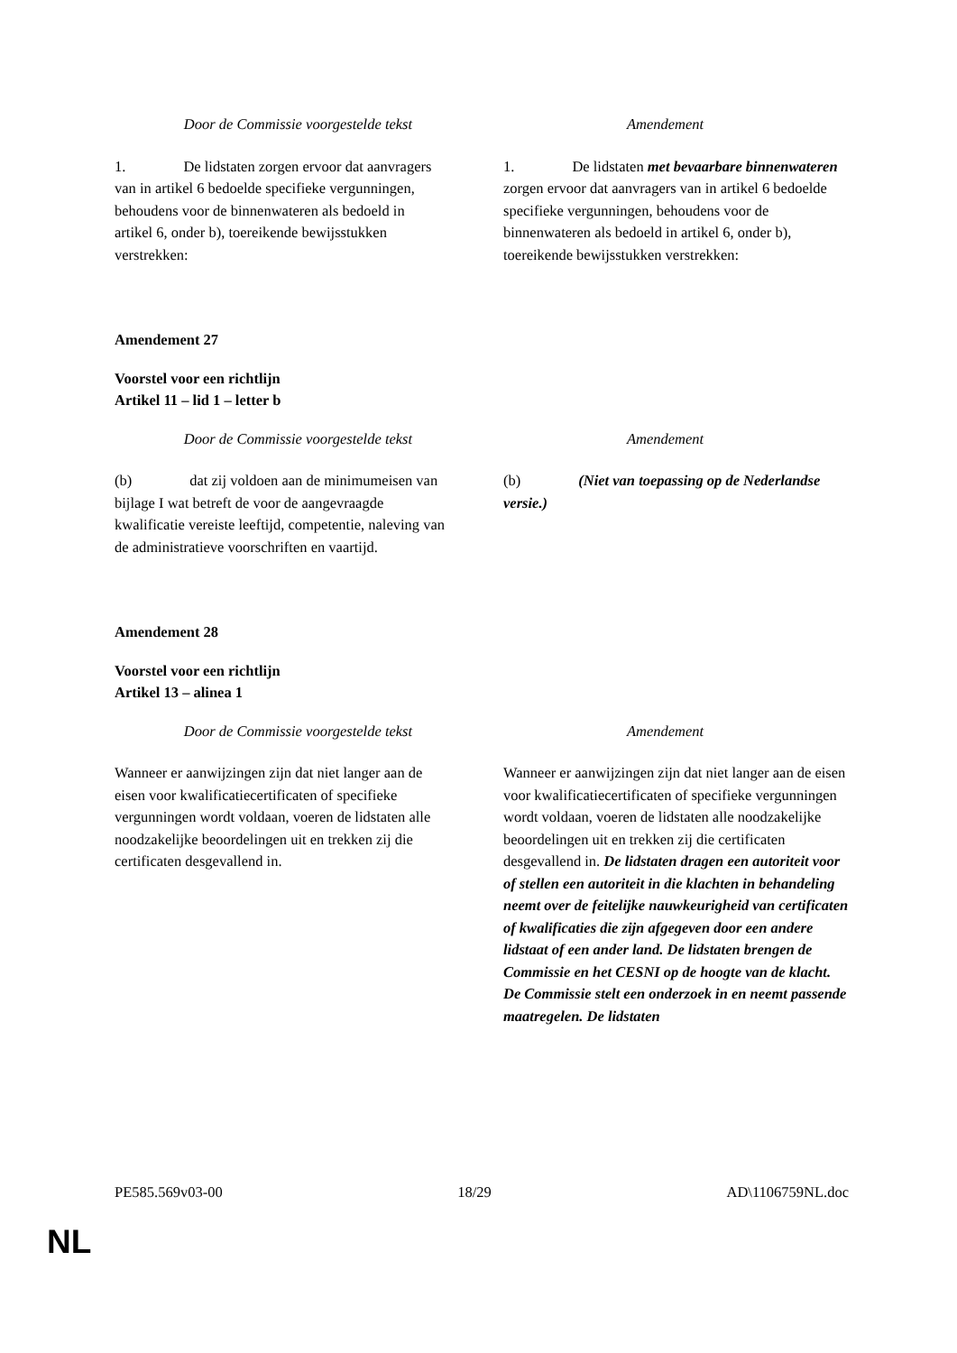| Door de Commissie voorgestelde tekst | Amendement |
| --- | --- |
| 1. De lidstaten zorgen ervoor dat aanvragers van in artikel 6 bedoelde specifieke vergunningen, behoudens voor de binnenwateren als bedoeld in artikel 6, onder b), toereikende bewijsstukken verstrekken: | 1. De lidstaten met bevaarbare binnenwateren zorgen ervoor dat aanvragers van in artikel 6 bedoelde specifieke vergunningen, behoudens voor de binnenwateren als bedoeld in artikel 6, onder b), toereikende bewijsstukken verstrekken: |
Amendement 27
Voorstel voor een richtlijn
Artikel 11 – lid 1 – letter b
| Door de Commissie voorgestelde tekst | Amendement |
| --- | --- |
| (b) dat zij voldoen aan de minimumeisen van bijlage I wat betreft de voor de aangevraagde kwalificatie vereiste leeftijd, competentie, naleving van de administratieve voorschriften en vaartijd. | (b) (Niet van toepassing op de Nederlandse versie.) |
Amendement 28
Voorstel voor een richtlijn
Artikel 13 – alinea 1
| Door de Commissie voorgestelde tekst | Amendement |
| --- | --- |
| Wanneer er aanwijzingen zijn dat niet langer aan de eisen voor kwalificatiecertificaten of specifieke vergunningen wordt voldaan, voeren de lidstaten alle noodzakelijke beoordelingen uit en trekken zij die certificaten desgevallend in. | Wanneer er aanwijzingen zijn dat niet langer aan de eisen voor kwalificatiecertificaten of specifieke vergunningen wordt voldaan, voeren de lidstaten alle noodzakelijke beoordelingen uit en trekken zij die certificaten desgevallend in. De lidstaten dragen een autoriteit voor of stellen een autoriteit in die klachten in behandeling neemt over de feitelijke nauwkeurigheid van certificaten of kwalificaties die zijn afgegeven door een andere lidstaat of een ander land. De lidstaten brengen de Commissie en het CESNI op de hoogte van de klacht. De Commissie stelt een onderzoek in en neemt passende maatregelen. De lidstaten |
PE585.569v03-00 18/29 AD\1106759NL.doc
NL